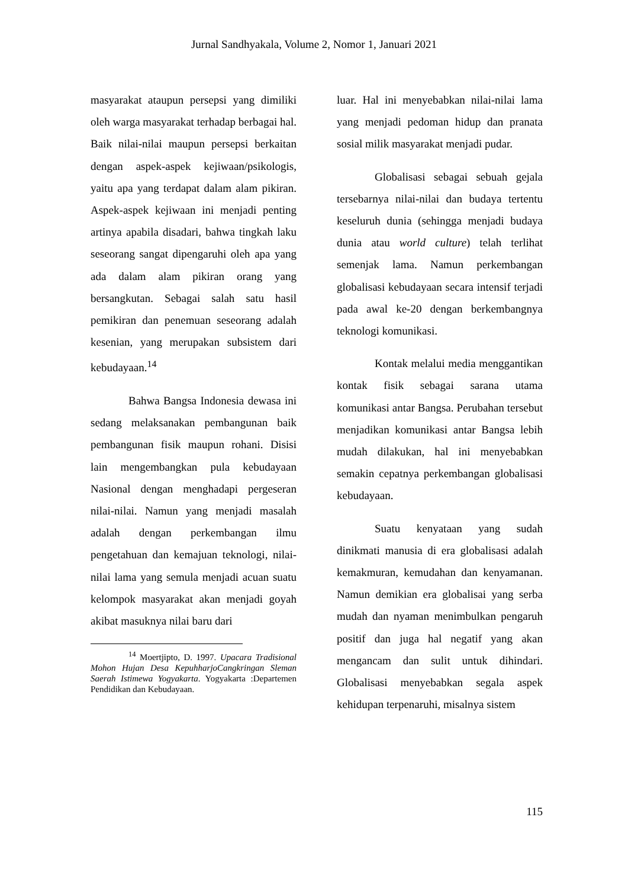Jurnal Sandhyakala, Volume 2, Nomor 1, Januari 2021
masyarakat ataupun persepsi yang dimiliki oleh warga masyarakat terhadap berbagai hal. Baik nilai-nilai maupun persepsi berkaitan dengan aspek-aspek kejiwaan/psikologis, yaitu apa yang terdapat dalam alam pikiran. Aspek-aspek kejiwaan ini menjadi penting artinya apabila disadari, bahwa tingkah laku seseorang sangat dipengaruhi oleh apa yang ada dalam alam pikiran orang yang bersangkutan. Sebagai salah satu hasil pemikiran dan penemuan seseorang adalah kesenian, yang merupakan subsistem dari kebudayaan.<sup>14</sup>
Bahwa Bangsa Indonesia dewasa ini sedang melaksanakan pembangunan baik pembangunan fisik maupun rohani. Disisi lain mengembangkan pula kebudayaan Nasional dengan menghadapi pergeseran nilai-nilai. Namun yang menjadi masalah adalah dengan perkembangan ilmu pengetahuan dan kemajuan teknologi, nilai-nilai lama yang semula menjadi acuan suatu kelompok masyarakat akan menjadi goyah akibat masuknya nilai baru dari
<sup>14</sup> Moertjipto, D. 1997. Upacara Tradisional Mohon Hujan Desa KepuhharjoCangkringan Sleman Saerah Istimewa Yogyakarta. Yogyakarta :Departemen Pendidikan dan Kebudayaan.
luar. Hal ini menyebabkan nilai-nilai lama yang menjadi pedoman hidup dan pranata sosial milik masyarakat menjadi pudar.
Globalisasi sebagai sebuah gejala tersebarnya nilai-nilai dan budaya tertentu keseluruh dunia (sehingga menjadi budaya dunia atau world culture) telah terlihat semenjak lama. Namun perkembangan globalisasi kebudayaan secara intensif terjadi pada awal ke-20 dengan berkembangnya teknologi komunikasi.
Kontak melalui media menggantikan kontak fisik sebagai sarana utama komunikasi antar Bangsa. Perubahan tersebut menjadikan komunikasi antar Bangsa lebih mudah dilakukan, hal ini menyebabkan semakin cepatnya perkembangan globalisasi kebudayaan.
Suatu kenyataan yang sudah dinikmati manusia di era globalisasi adalah kemakmuran, kemudahan dan kenyamanan. Namun demikian era globalisai yang serba mudah dan nyaman menimbulkan pengaruh positif dan juga hal negatif yang akan mengancam dan sulit untuk dihindari. Globalisasi menyebabkan segala aspek kehidupan terpenaruhi, misalnya sistem
115